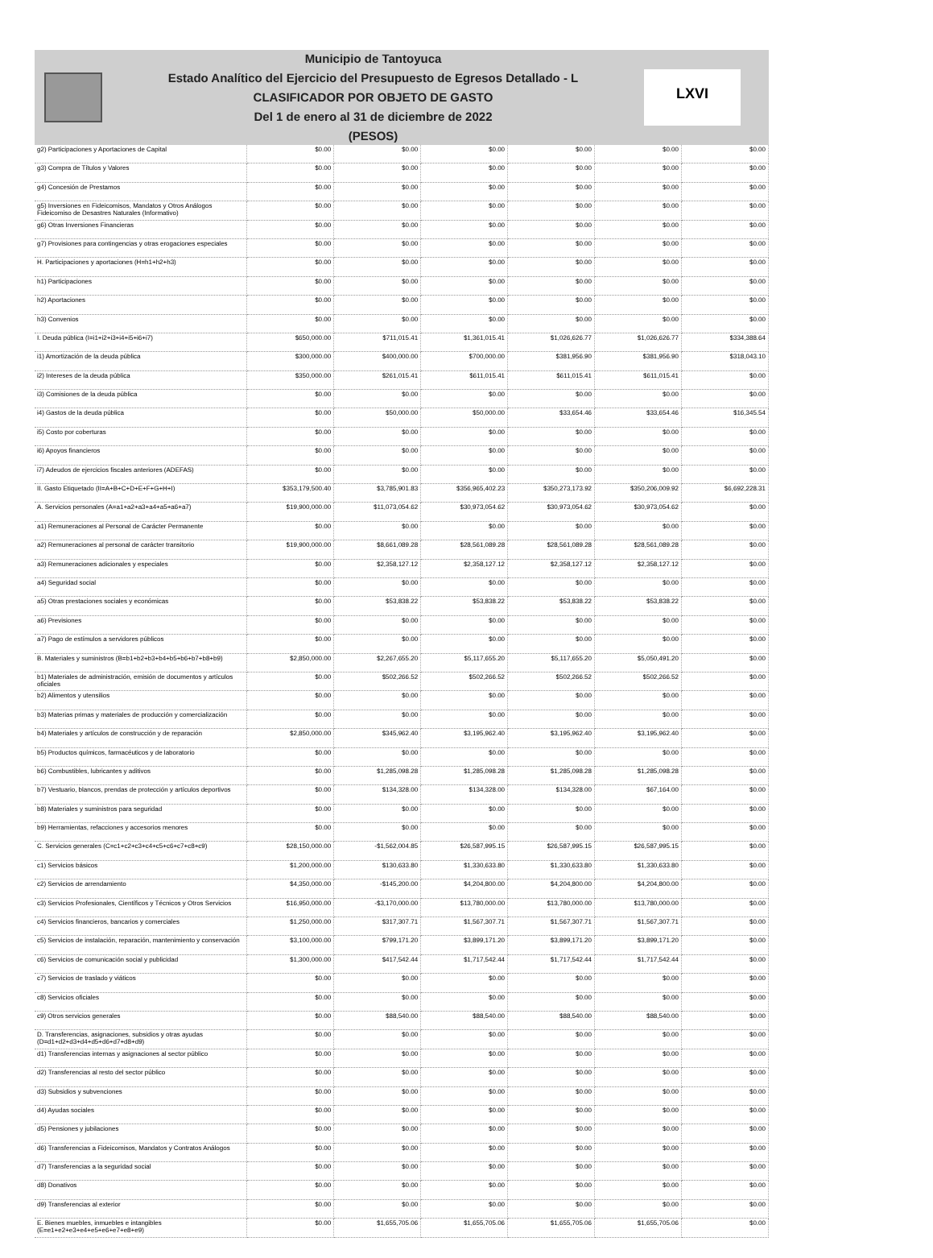Municipio de Tantoyuca
Estado Analítico del Ejercicio del Presupuesto de Egresos Detallado - L
CLASIFICADOR POR OBJETO DE GASTO
Del 1 de enero al 31 de diciembre de 2022
(PESOS)
LXVI
| g2) Participaciones y Aportaciones de Capital | $0.00 | $0.00 | $0.00 | $0.00 | $0.00 | $0.00 |
| g3) Compra de Títulos y Valores | $0.00 | $0.00 | $0.00 | $0.00 | $0.00 | $0.00 |
| g4) Concesión de Prestamos | $0.00 | $0.00 | $0.00 | $0.00 | $0.00 | $0.00 |
| g5) Inversiones en Fideicomisos, Mandatos y Otros Análogos Fideicomiso de Desastres Naturales (Informativo) | $0.00 | $0.00 | $0.00 | $0.00 | $0.00 | $0.00 |
| g6) Otras Inversiones Financieras | $0.00 | $0.00 | $0.00 | $0.00 | $0.00 | $0.00 |
| g7) Provisiones para contingencias y otras erogaciones especiales | $0.00 | $0.00 | $0.00 | $0.00 | $0.00 | $0.00 |
| H. Participaciones y aportaciones (H=h1+h2+h3) | $0.00 | $0.00 | $0.00 | $0.00 | $0.00 | $0.00 |
| h1) Participaciones | $0.00 | $0.00 | $0.00 | $0.00 | $0.00 | $0.00 |
| h2) Aportaciones | $0.00 | $0.00 | $0.00 | $0.00 | $0.00 | $0.00 |
| h3) Convenios | $0.00 | $0.00 | $0.00 | $0.00 | $0.00 | $0.00 |
| I. Deuda pública (I=i1+i2+i3+i4+i5+i6+i7) | $650,000.00 | $711,015.41 | $1,361,015.41 | $1,026,626.77 | $1,026,626.77 | $334,388.64 |
| i1) Amortización de la deuda pública | $300,000.00 | $400,000.00 | $700,000.00 | $381,956.90 | $381,956.90 | $318,043.10 |
| i2) Intereses de la deuda pública | $350,000.00 | $261,015.41 | $611,015.41 | $611,015.41 | $611,015.41 | $0.00 |
| i3) Comisiones de la deuda pública | $0.00 | $0.00 | $0.00 | $0.00 | $0.00 | $0.00 |
| i4) Gastos de la deuda pública | $0.00 | $50,000.00 | $50,000.00 | $33,654.46 | $33,654.46 | $16,345.54 |
| i5) Costo por coberturas | $0.00 | $0.00 | $0.00 | $0.00 | $0.00 | $0.00 |
| i6) Apoyos financieros | $0.00 | $0.00 | $0.00 | $0.00 | $0.00 | $0.00 |
| i7) Adeudos de ejercicios fiscales anteriores (ADEFAS) | $0.00 | $0.00 | $0.00 | $0.00 | $0.00 | $0.00 |
| II. Gasto Etiquetado (II=A+B+C+D+E+F+G+H+I) | $353,179,500.40 | $3,785,901.83 | $356,965,402.23 | $350,273,173.92 | $350,206,009.92 | $6,692,228.31 |
| A. Servicios personales (A=a1+a2+a3+a4+a5+a6+a7) | $19,900,000.00 | $11,073,054.62 | $30,973,054.62 | $30,973,054.62 | $30,973,054.62 | $0.00 |
| a1) Remuneraciones al Personal de Carácter Permanente | $0.00 | $0.00 | $0.00 | $0.00 | $0.00 | $0.00 |
| a2) Remuneraciones al personal de carácter transitorio | $19,900,000.00 | $8,661,089.28 | $28,561,089.28 | $28,561,089.28 | $28,561,089.28 | $0.00 |
| a3) Remuneraciones adicionales y especiales | $0.00 | $2,358,127.12 | $2,358,127.12 | $2,358,127.12 | $2,358,127.12 | $0.00 |
| a4) Seguridad social | $0.00 | $0.00 | $0.00 | $0.00 | $0.00 | $0.00 |
| a5) Otras prestaciones sociales y económicas | $0.00 | $53,838.22 | $53,838.22 | $53,838.22 | $53,838.22 | $0.00 |
| a6) Previsiones | $0.00 | $0.00 | $0.00 | $0.00 | $0.00 | $0.00 |
| a7) Pago de estímulos a servidores públicos | $0.00 | $0.00 | $0.00 | $0.00 | $0.00 | $0.00 |
| B. Materiales y suministros (B=b1+b2+b3+b4+b5+b6+b7+b8+b9) | $2,850,000.00 | $2,267,655.20 | $5,117,655.20 | $5,117,655.20 | $5,050,491.20 | $0.00 |
| b1) Materiales de administración, emisión de documentos y artículos oficiales | $0.00 | $502,266.52 | $502,266.52 | $502,266.52 | $502,266.52 | $0.00 |
| b2) Alimentos y utensilios | $0.00 | $0.00 | $0.00 | $0.00 | $0.00 | $0.00 |
| b3) Materias primas y materiales de producción y comercialización | $0.00 | $0.00 | $0.00 | $0.00 | $0.00 | $0.00 |
| b4) Materiales y artículos de construcción y de reparación | $2,850,000.00 | $345,962.40 | $3,195,962.40 | $3,195,962.40 | $3,195,962.40 | $0.00 |
| b5) Productos químicos, farmacéuticos y de laboratorio | $0.00 | $0.00 | $0.00 | $0.00 | $0.00 | $0.00 |
| b6) Combustibles, lubricantes y aditivos | $0.00 | $1,285,098.28 | $1,285,098.28 | $1,285,098.28 | $1,285,098.28 | $0.00 |
| b7) Vestuario, blancos, prendas de protección y artículos deportivos | $0.00 | $134,328.00 | $134,328.00 | $134,328.00 | $67,164.00 | $0.00 |
| b8) Materiales y suministros para seguridad | $0.00 | $0.00 | $0.00 | $0.00 | $0.00 | $0.00 |
| b9) Herramientas, refacciones y accesorios menores | $0.00 | $0.00 | $0.00 | $0.00 | $0.00 | $0.00 |
| C. Servicios generales (C=c1+c2+c3+c4+c5+c6+c7+c8+c9) | $28,150,000.00 | -$1,562,004.85 | $26,587,995.15 | $26,587,995.15 | $26,587,995.15 | $0.00 |
| c1) Servicios básicos | $1,200,000.00 | $130,633.80 | $1,330,633.80 | $1,330,633.80 | $1,330,633.80 | $0.00 |
| c2) Servicios de arrendamiento | $4,350,000.00 | -$145,200.00 | $4,204,800.00 | $4,204,800.00 | $4,204,800.00 | $0.00 |
| c3) Servicios Profesionales, Científicos y Técnicos y Otros Servicios | $16,950,000.00 | -$3,170,000.00 | $13,780,000.00 | $13,780,000.00 | $13,780,000.00 | $0.00 |
| c4) Servicios financieros, bancarios y comerciales | $1,250,000.00 | $317,307.71 | $1,567,307.71 | $1,567,307.71 | $1,567,307.71 | $0.00 |
| c5) Servicios de instalación, reparación, mantenimiento y conservación | $3,100,000.00 | $799,171.20 | $3,899,171.20 | $3,899,171.20 | $3,899,171.20 | $0.00 |
| c6) Servicios de comunicación social y publicidad | $1,300,000.00 | $417,542.44 | $1,717,542.44 | $1,717,542.44 | $1,717,542.44 | $0.00 |
| c7) Servicios de traslado y viáticos | $0.00 | $0.00 | $0.00 | $0.00 | $0.00 | $0.00 |
| c8) Servicios oficiales | $0.00 | $0.00 | $0.00 | $0.00 | $0.00 | $0.00 |
| c9) Otros servicios generales | $0.00 | $88,540.00 | $88,540.00 | $88,540.00 | $88,540.00 | $0.00 |
| D. Transferencias, asignaciones, subsidios y otras ayudas (D=d1+d2+d3+d4+d5+d6+d7+d8+d9) | $0.00 | $0.00 | $0.00 | $0.00 | $0.00 | $0.00 |
| d1) Transferencias internas y asignaciones al sector público | $0.00 | $0.00 | $0.00 | $0.00 | $0.00 | $0.00 |
| d2) Transferencias al resto del sector público | $0.00 | $0.00 | $0.00 | $0.00 | $0.00 | $0.00 |
| d3) Subsidios y subvenciones | $0.00 | $0.00 | $0.00 | $0.00 | $0.00 | $0.00 |
| d4) Ayudas sociales | $0.00 | $0.00 | $0.00 | $0.00 | $0.00 | $0.00 |
| d5) Pensiones y jubilaciones | $0.00 | $0.00 | $0.00 | $0.00 | $0.00 | $0.00 |
| d6) Transferencias a Fideicomisos, Mandatos y Contratos Análogos | $0.00 | $0.00 | $0.00 | $0.00 | $0.00 | $0.00 |
| d7) Transferencias a la seguridad social | $0.00 | $0.00 | $0.00 | $0.00 | $0.00 | $0.00 |
| d8) Donativos | $0.00 | $0.00 | $0.00 | $0.00 | $0.00 | $0.00 |
| d9) Transferencias al exterior | $0.00 | $0.00 | $0.00 | $0.00 | $0.00 | $0.00 |
| E. Bienes muebles, inmuebles e intangibles (E=e1+e2+e3+e4+e5+e6+e7+e8+e9) | $0.00 | $1,655,705.06 | $1,655,705.06 | $1,655,705.06 | $1,655,705.06 | $0.00 |